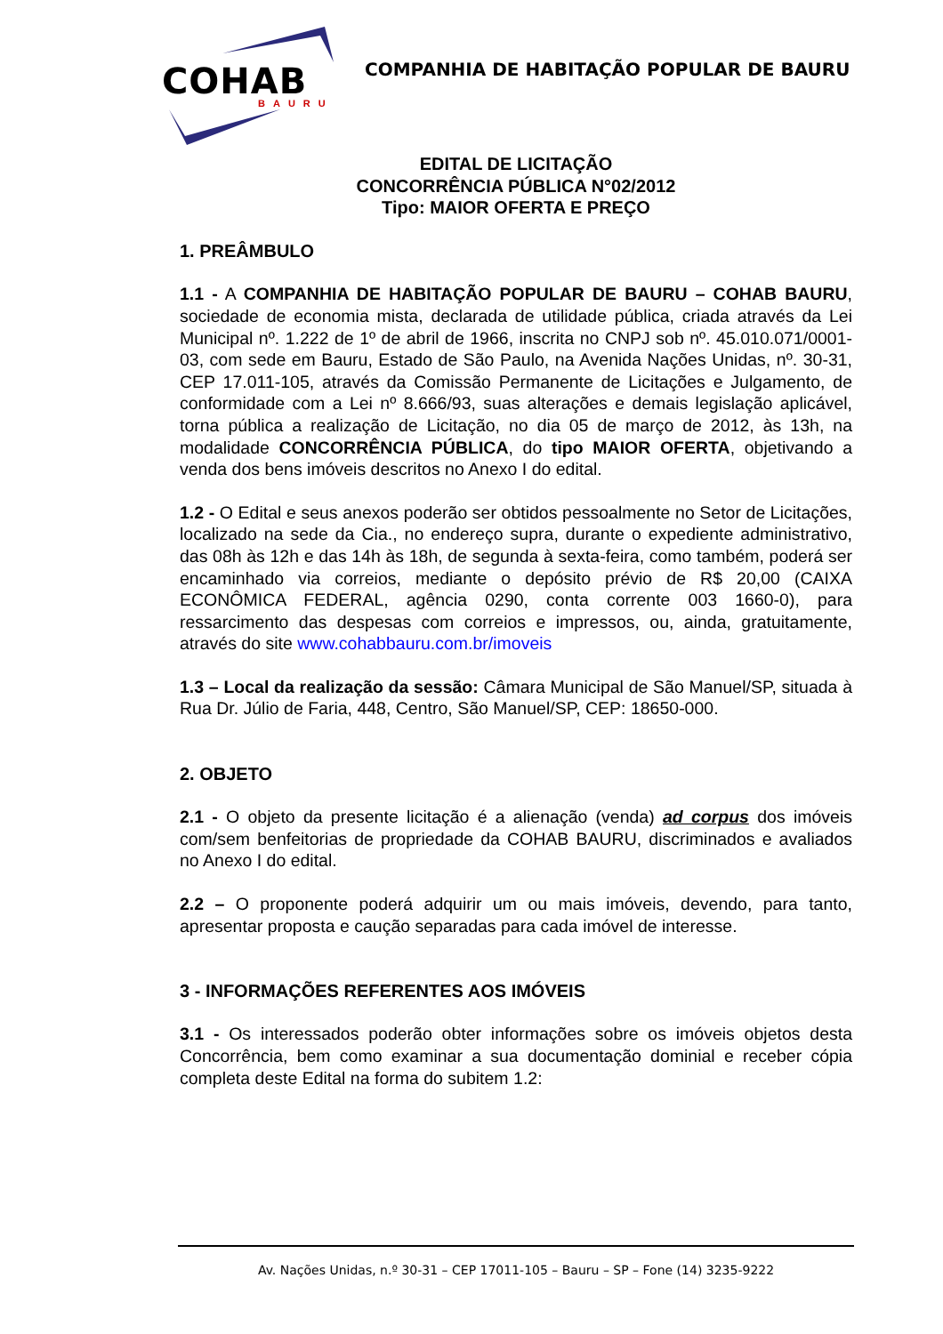COHAB
BAURU
COMPANHIA DE HABITAÇÃO POPULAR DE BAURU
EDITAL DE LICITAÇÃO
CONCORRÊNCIA PÚBLICA N°02/2012
Tipo: MAIOR OFERTA E PREÇO
1. PREÂMBULO
1.1 - A COMPANHIA DE HABITAÇÃO POPULAR DE BAURU – COHAB BAURU, sociedade de economia mista, declarada de utilidade pública, criada através da Lei Municipal nº. 1.222 de 1º de abril de 1966, inscrita no CNPJ sob nº. 45.010.071/0001-03, com sede em Bauru, Estado de São Paulo, na Avenida Nações Unidas, nº. 30-31, CEP 17.011-105, através da Comissão Permanente de Licitações e Julgamento, de conformidade com a Lei nº 8.666/93, suas alterações e demais legislação aplicável, torna pública a realização de Licitação, no dia 05 de março de 2012, às 13h, na modalidade CONCORRÊNCIA PÚBLICA, do tipo MAIOR OFERTA, objetivando a venda dos bens imóveis descritos no Anexo I do edital.
1.2 - O Edital e seus anexos poderão ser obtidos pessoalmente no Setor de Licitações, localizado na sede da Cia., no endereço supra, durante o expediente administrativo, das 08h às 12h e das 14h às 18h, de segunda à sexta-feira, como também, poderá ser encaminhado via correios, mediante o depósito prévio de R$ 20,00 (CAIXA ECONÔMICA FEDERAL, agência 0290, conta corrente 003 1660-0), para ressarcimento das despesas com correios e impressos, ou, ainda, gratuitamente, através do site www.cohabbauru.com.br/imoveis
1.3 – Local da realização da sessão: Câmara Municipal de São Manuel/SP, situada à Rua Dr. Júlio de Faria, 448, Centro, São Manuel/SP, CEP: 18650-000.
2. OBJETO
2.1 - O objeto da presente licitação é a alienação (venda) ad corpus dos imóveis com/sem benfeitorias de propriedade da COHAB BAURU, discriminados e avaliados no Anexo I do edital.
2.2 – O proponente poderá adquirir um ou mais imóveis, devendo, para tanto, apresentar proposta e caução separadas para cada imóvel de interesse.
3 - INFORMAÇÕES REFERENTES AOS IMÓVEIS
3.1 - Os interessados poderão obter informações sobre os imóveis objetos desta Concorrência, bem como examinar a sua documentação dominial e receber cópia completa deste Edital na forma do subitem 1.2:
Av. Nações Unidas, n.º 30-31 – CEP 17011-105 – Bauru – SP – Fone (14) 3235-9222